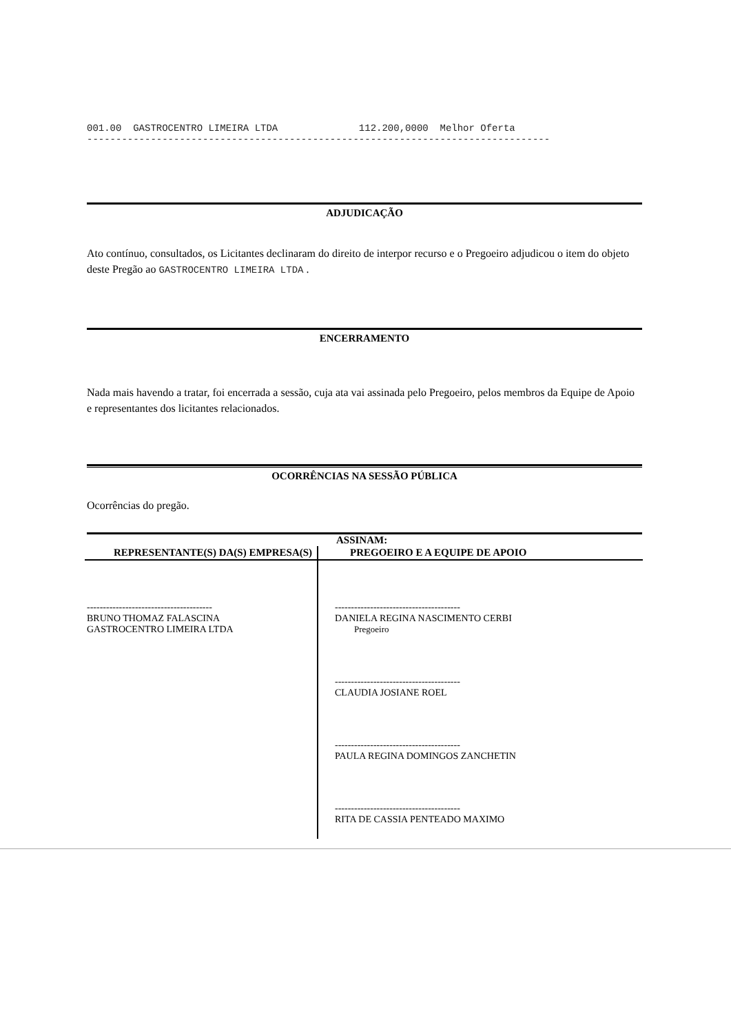001.00 GASTROCENTRO LIMEIRA LTDA 112.200,0000 Melhor Oferta --------------------------------------------------------------------------------
ADJUDICAÇÃO
Ato contínuo, consultados, os Licitantes declinaram do direito de interpor recurso e o Pregoeiro adjudicou o item do objeto deste Pregão ao GASTROCENTRO LIMEIRA LTDA .
ENCERRAMENTO
Nada mais havendo a tratar, foi encerrada a sessão, cuja ata vai assinada pelo Pregoeiro, pelos membros da Equipe de Apoio e representantes dos licitantes relacionados.
OCORRÊNCIAS NA SESSÃO PÚBLICA
Ocorrências do pregão.
| ASSINAM: | |
| REPRESENTANTE(S) DA(S) EMPRESA(S) | PREGOEIRO E A EQUIPE DE APOIO |
| --------------------------------------- BRUNO THOMAZ FALASCINA GASTROCENTRO LIMEIRA LTDA | --------------------------------------- DANIELA REGINA NASCIMENTO CERBI Pregoeiro --------------------------------------- CLAUDIA JOSIANE ROEL --------------------------------------- PAULA REGINA DOMINGOS ZANCHETIN --------------------------------------- RITA DE CASSIA PENTEADO MAXIMO |